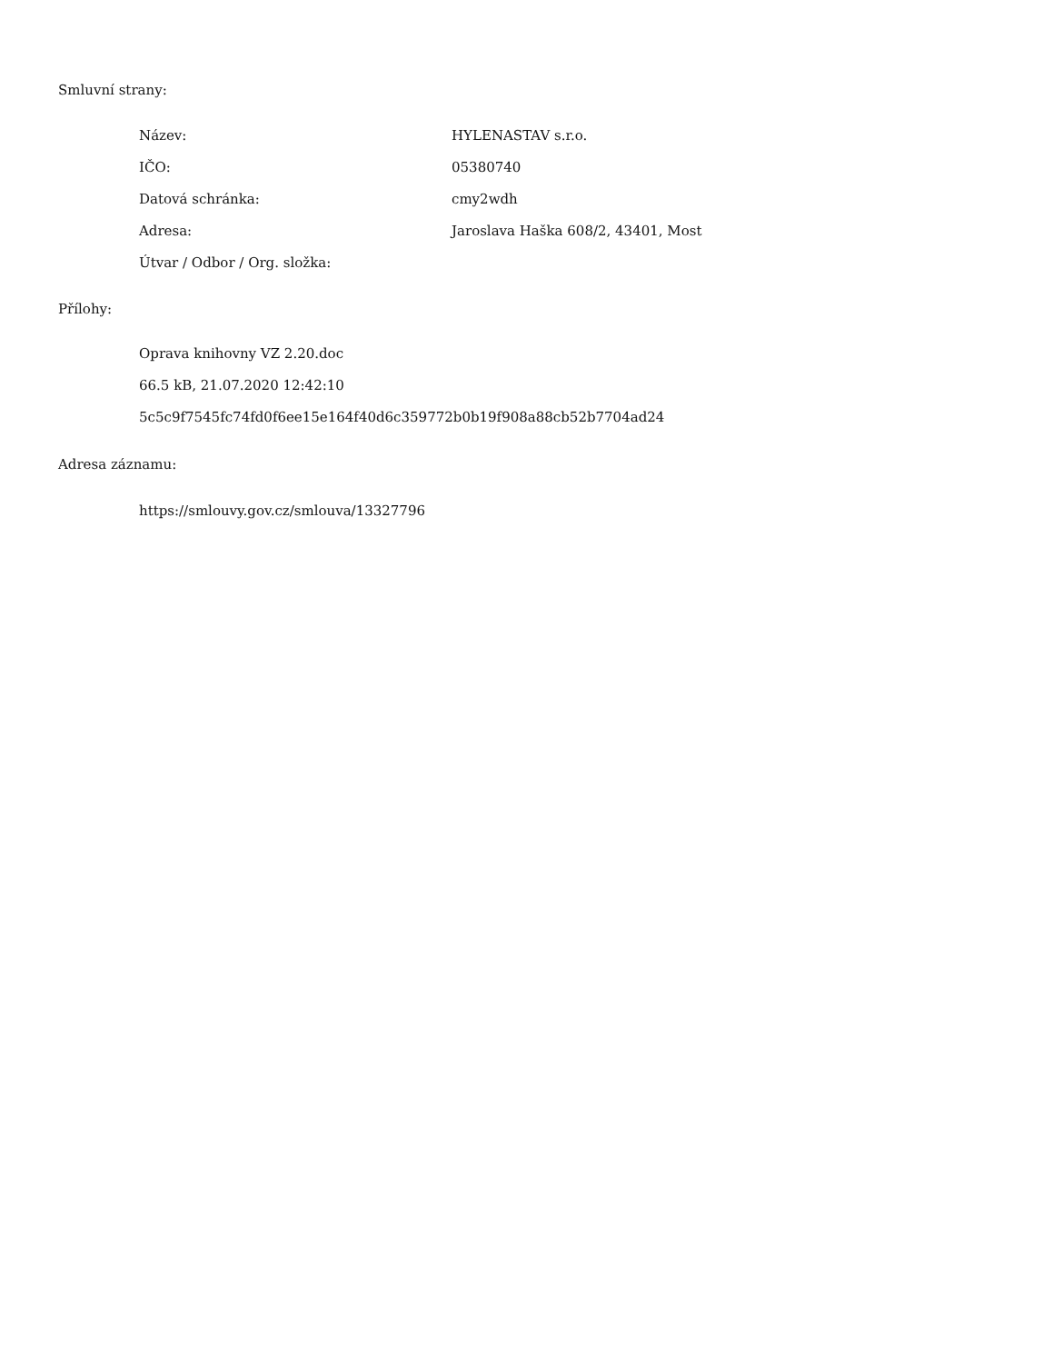Smluvní strany:
| Název: | HYLENASTAV s.r.o. |
| IČO: | 05380740 |
| Datová schránka: | cmy2wdh |
| Adresa: | Jaroslava Haška 608/2, 43401, Most |
| Útvar / Odbor / Org. složka: | |
Přílohy:
Oprava knihovny VZ 2.20.doc
66.5 kB, 21.07.2020 12:42:10
5c5c9f7545fc74fd0f6ee15e164f40d6c359772b0b19f908a88cb52b7704ad24
Adresa záznamu:
https://smlouvy.gov.cz/smlouva/13327796